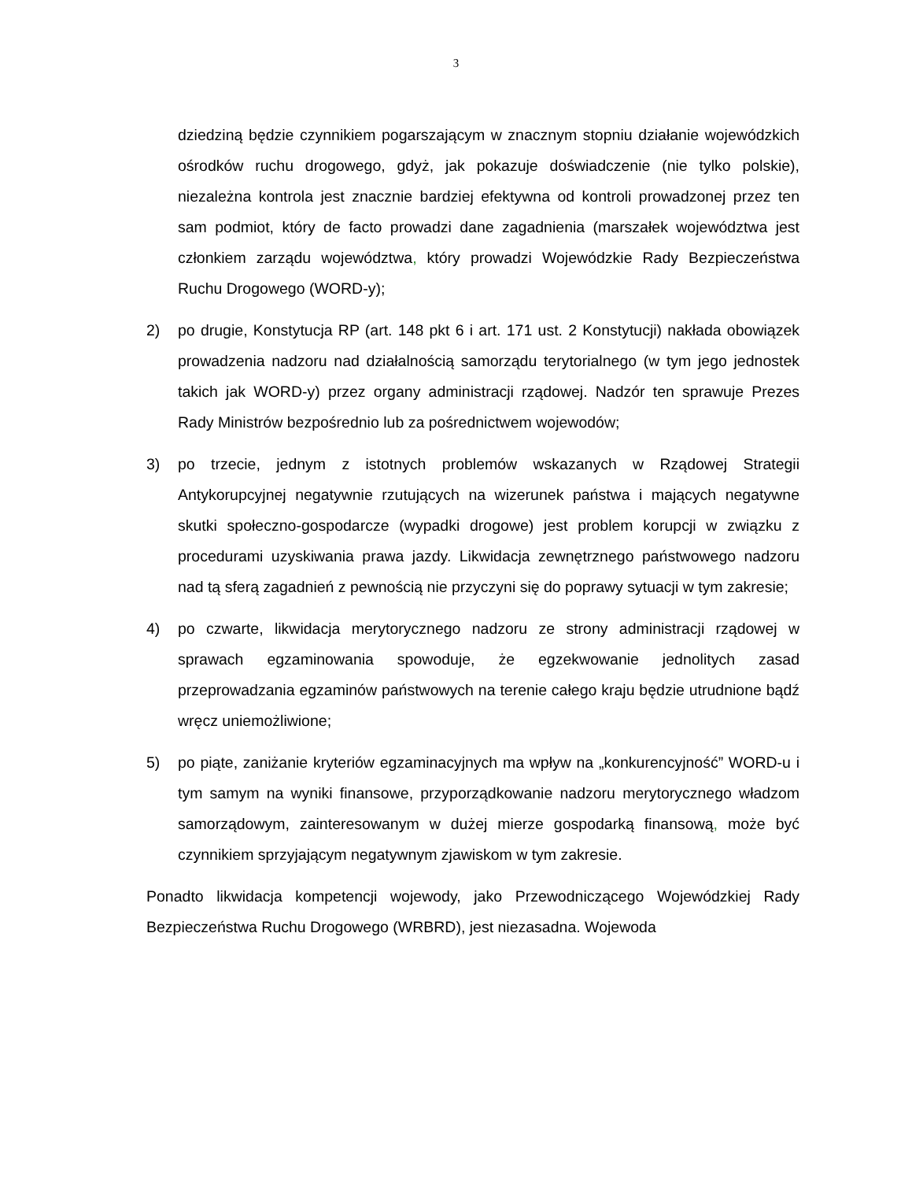3
dziedziną będzie czynnikiem pogarszającym w znacznym stopniu działanie wojewódzkich ośrodków ruchu drogowego, gdyż, jak pokazuje doświadczenie (nie tylko polskie), niezależna kontrola jest znacznie bardziej efektywna od kontroli prowadzonej przez ten sam podmiot, który de facto prowadzi dane zagadnienia (marszałek województwa jest członkiem zarządu województwa, który prowadzi Wojewódzkie Rady Bezpieczeństwa Ruchu Drogowego (WORD-y);
2) po drugie, Konstytucja RP (art. 148 pkt 6 i art. 171 ust. 2 Konstytucji) nakłada obowiązek prowadzenia nadzoru nad działalnością samorządu terytorialnego (w tym jego jednostek takich jak WORD-y) przez organy administracji rządowej. Nadzór ten sprawuje Prezes Rady Ministrów bezpośrednio lub za pośrednictwem wojewodów;
3) po trzecie, jednym z istotnych problemów wskazanych w Rządowej Strategii Antykorupcyjnej negatywnie rzutujących na wizerunek państwa i mających negatywne skutki społeczno-gospodarcze (wypadki drogowe) jest problem korupcji w związku z procedurami uzyskiwania prawa jazdy. Likwidacja zewnętrznego państwowego nadzoru nad tą sferą zagadnień z pewnością nie przyczyni się do poprawy sytuacji w tym zakresie;
4) po czwarte, likwidacja merytorycznego nadzoru ze strony administracji rządowej w sprawach egzaminowania spowoduje, że egzekwowanie jednolitych zasad przeprowadzania egzaminów państwowych na terenie całego kraju będzie utrudnione bądź wręcz uniemożliwione;
5) po piąte, zaniżanie kryteriów egzaminacyjnych ma wpływ na „konkurencyjność” WORD-u i tym samym na wyniki finansowe, przyporządkowanie nadzoru merytorycznego władzom samorządowym, zainteresowanym w dużej mierze gospodarką finansową, może być czynnikiem sprzyjającym negatywnym zjawiskom w tym zakresie.
Ponadto likwidacja kompetencji wojewody, jako Przewodniczącego Wojewódzkiej Rady Bezpieczeństwa Ruchu Drogowego (WRBRD), jest niezasadna. Wojewoda